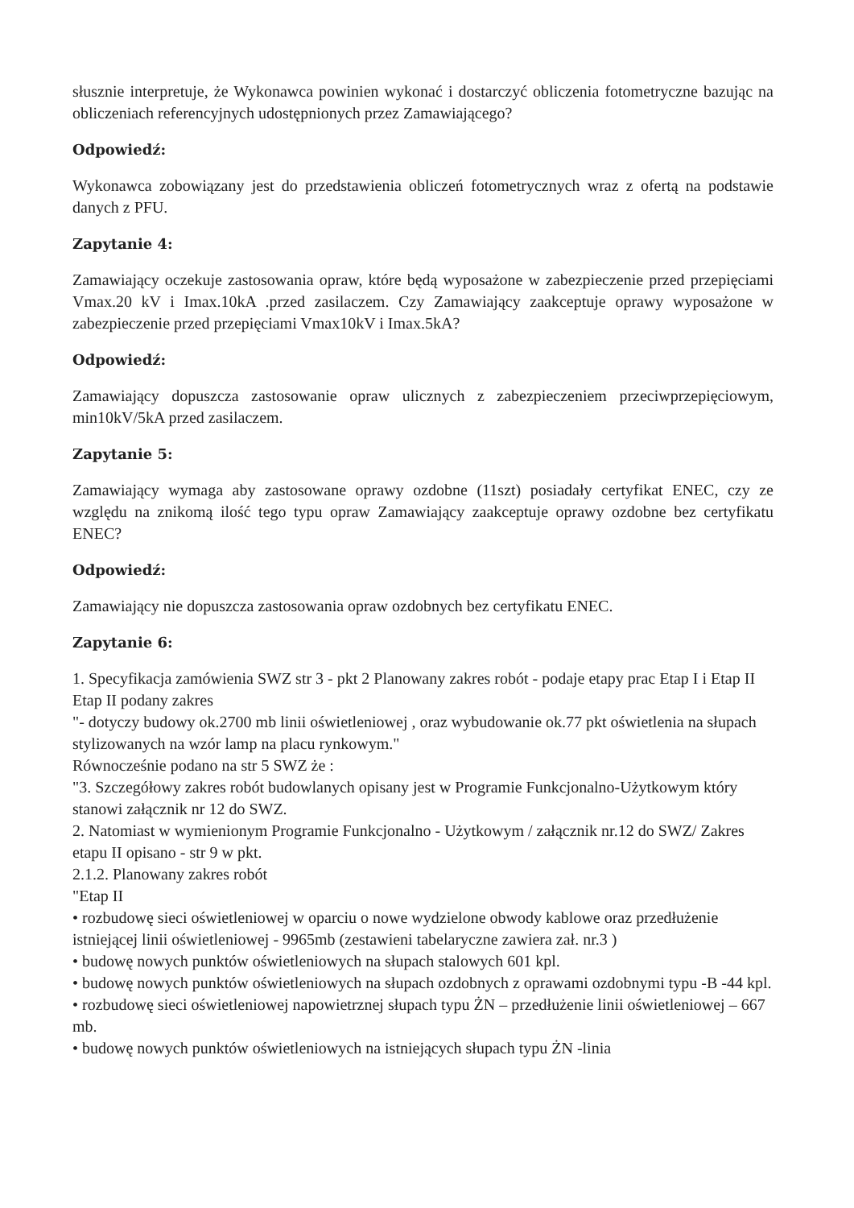słusznie interpretuje, że Wykonawca powinien wykonać i dostarczyć obliczenia fotometryczne bazując na obliczeniach referencyjnych udostępnionych przez Zamawiającego?
Odpowiedź:
Wykonawca zobowiązany jest do przedstawienia obliczeń fotometrycznych wraz z ofertą na podstawie danych z PFU.
Zapytanie 4:
Zamawiający oczekuje zastosowania opraw, które będą wyposażone w zabezpieczenie przed przepięciami Vmax.20 kV i Imax.10kA .przed zasilaczem. Czy Zamawiający zaakceptuje oprawy wyposażone w zabezpieczenie przed przepięciami Vmax10kV i Imax.5kA?
Odpowiedź:
Zamawiający dopuszcza zastosowanie opraw ulicznych z zabezpieczeniem przeciwprzepięciowym, min10kV/5kA przed zasilaczem.
Zapytanie 5:
Zamawiający wymaga aby zastosowane oprawy ozdobne (11szt) posiadały certyfikat ENEC, czy ze względu na znikomą ilość tego typu opraw Zamawiający zaakceptuje oprawy ozdobne bez certyfikatu ENEC?
Odpowiedź:
Zamawiający nie dopuszcza zastosowania opraw ozdobnych bez certyfikatu ENEC.
Zapytanie 6:
1. Specyfikacja zamówienia SWZ str 3 - pkt 2 Planowany zakres robót - podaje etapy prac Etap I i Etap II
Etap II podany zakres
"- dotyczy budowy ok.2700 mb linii oświetleniowej , oraz wybudowanie ok.77 pkt oświetlenia na słupach stylizowanych na wzór lamp na placu rynkowym."
Równocześnie podano na str 5 SWZ że :
"3. Szczegółowy zakres robót budowlanych opisany jest w Programie Funkcjonalno-Użytkowym który stanowi załącznik nr 12 do SWZ.
2. Natomiast w wymienionym Programie Funkcjonalno - Użytkowym / załącznik nr.12 do SWZ/ Zakres etapu II opisano - str 9 w pkt.
2.1.2. Planowany zakres robót
"Etap II
• rozbudowę sieci oświetleniowej w oparciu o nowe wydzielone obwody kablowe oraz przedłużenie istniejącej linii oświetleniowej - 9965mb (zestawieni tabelaryczne zawiera zał. nr.3 )
• budowę nowych punktów oświetleniowych na słupach stalowych 601 kpl.
• budowę nowych punktów oświetleniowych na słupach ozdobnych z oprawami ozdobnymi typu -B -44 kpl.
• rozbudowę sieci oświetleniowej napowietrznej słupach typu ŻN – przedłużenie linii oświetleniowej – 667 mb.
• budowę nowych punktów oświetleniowych na istniejących słupach typu ŻN -linia